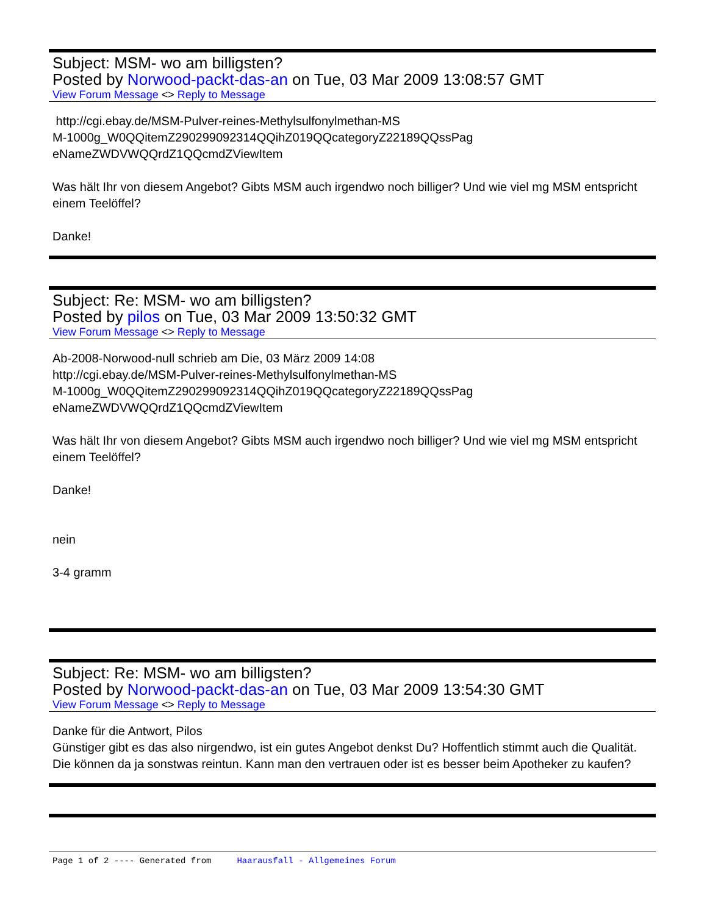Subject: MSM- wo am billigsten?
Posted by Norwood-packt-das-an on Tue, 03 Mar 2009 13:08:57 GMT
View Forum Message <> Reply to Message
http://cgi.ebay.de/MSM-Pulver-reines-Methylsulfonylmethan-MS
M-1000g_W0QQitemZ290299092314QQihZ019QQcategoryZ22189QQssPag
eNameZWDVWQQrdZ1QQcmdZViewItem
Was hält Ihr von diesem Angebot? Gibts MSM auch irgendwo noch billiger? Und wie viel mg MSM entspricht einem Teelöffel?
Danke!
Subject: Re: MSM- wo am billigsten?
Posted by pilos on Tue, 03 Mar 2009 13:50:32 GMT
View Forum Message <> Reply to Message
Ab-2008-Norwood-null schrieb am Die, 03 März 2009 14:08
http://cgi.ebay.de/MSM-Pulver-reines-Methylsulfonylmethan-MS
M-1000g_W0QQitemZ290299092314QQihZ019QQcategoryZ22189QQssPag
eNameZWDVWQQrdZ1QQcmdZViewItem
Was hält Ihr von diesem Angebot? Gibts MSM auch irgendwo noch billiger? Und wie viel mg MSM entspricht einem Teelöffel?
Danke!
nein
3-4 gramm
Subject: Re: MSM- wo am billigsten?
Posted by Norwood-packt-das-an on Tue, 03 Mar 2009 13:54:30 GMT
View Forum Message <> Reply to Message
Danke für die Antwort, Pilos
Günstiger gibt es das also nirgendwo, ist ein gutes Angebot denkst Du? Hoffentlich stimmt auch die Qualität. Die können da ja sonstwas reintun. Kann man den vertrauen oder ist es besser beim Apotheker zu kaufen?
Page 1 of 2 ---- Generated from Haarausfall - Allgemeines Forum